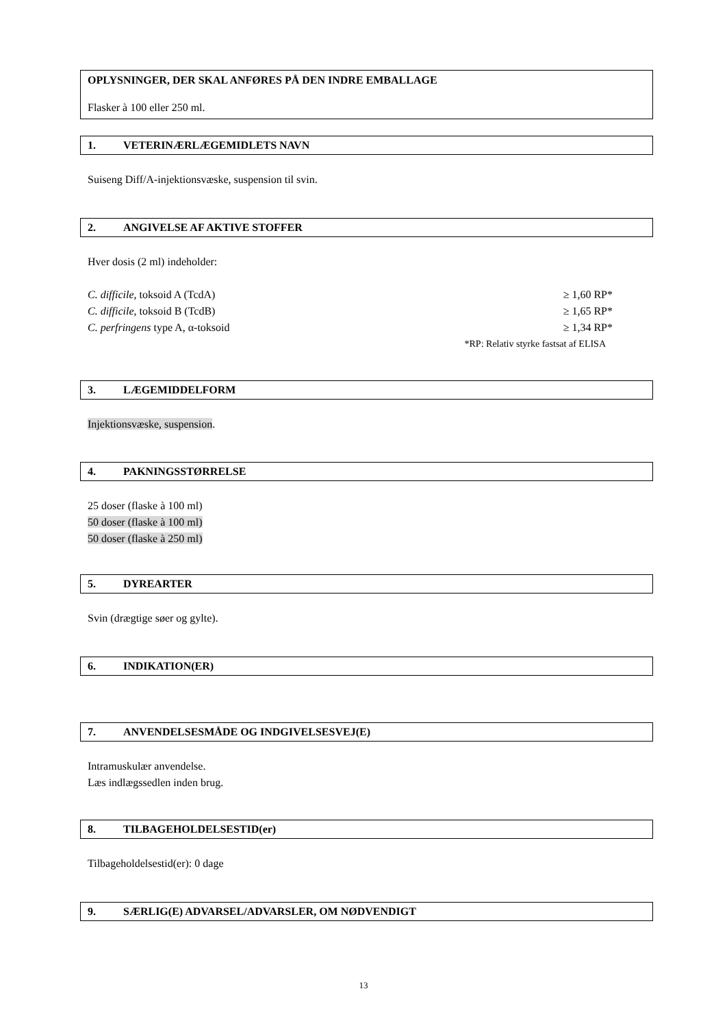OPLYSNINGER, DER SKAL ANFØRES PÅ DEN INDRE EMBALLAGE
Flasker à 100 eller 250 ml.
1. VETERINÆRLÆGEMIDLETS NAVN
Suiseng Diff/A-injektionsvæske, suspension til svin.
2. ANGIVELSE AF AKTIVE STOFFER
Hver dosis (2 ml) indeholder:
C. difficile, toksoid A (TcdA) ≥ 1,60 RP*
C. difficile, toksoid B (TcdB) ≥ 1,65 RP*
C. perfringens type A, α-toksoid ≥ 1,34 RP*
*RP: Relativ styrke fastsat af ELISA
3. LÆGEMIDDELFORM
Injektionsvæske, suspension.
4. PAKNINGSSTØRRELSE
25 doser (flaske à 100 ml)
50 doser (flaske à 100 ml)
50 doser (flaske à 250 ml)
5. DYREARTER
Svin (drægtige søer og gylte).
6. INDIKATION(ER)
7. ANVENDELSESMÅDE OG INDGIVELSESVEJ(E)
Intramuskulær anvendelse.
Læs indlægssedlen inden brug.
8. TILBAGEHOLDELSESTID(er)
Tilbageholdelsestid(er): 0 dage
9. SÆRLIG(E) ADVARSEL/ADVARSLER, OM NØDVENDIGT
13